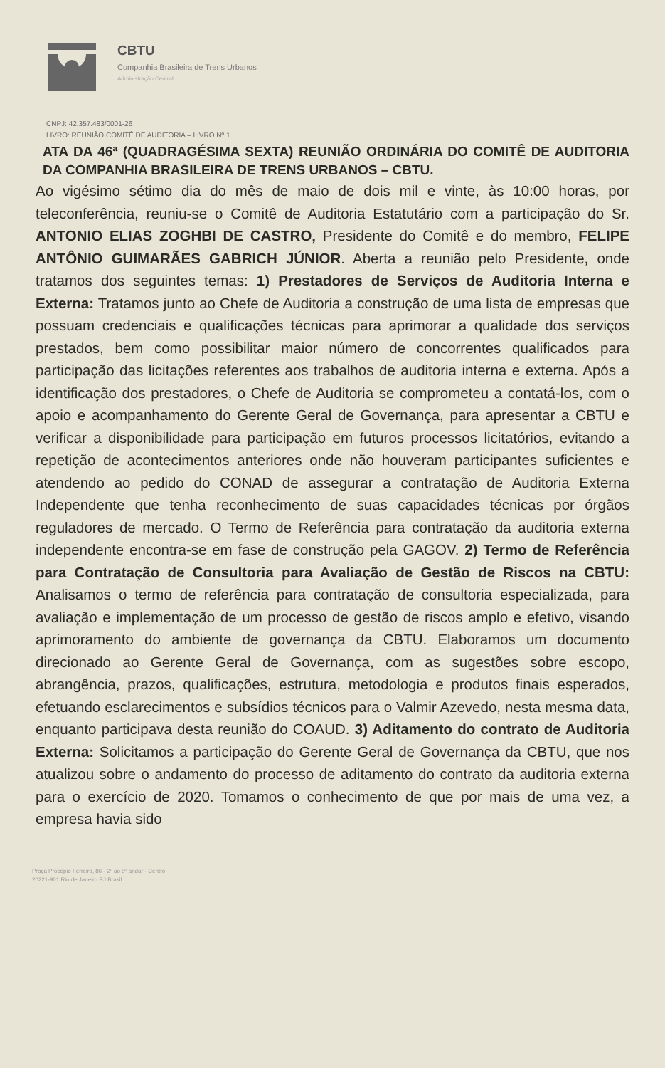CBTU
Companhia Brasileira de Trens Urbanos
Administração Central
CNPJ: 42.357.483/0001-26
LIVRO: REUNIÃO COMITÊ DE AUDITORIA – LIVRO Nº 1
ATA DA 46ª (QUADRAGÉSIMA SEXTA) REUNIÃO ORDINÁRIA DO COMITÊ DE AUDITORIA DA COMPANHIA BRASILEIRA DE TRENS URBANOS – CBTU.
Ao vigésimo sétimo dia do mês de maio de dois mil e vinte, às 10:00 horas, por teleconferência, reuniu-se o Comitê de Auditoria Estatutário com a participação do Sr. ANTONIO ELIAS ZOGHBI DE CASTRO, Presidente do Comitê e do membro, FELIPE ANTÔNIO GUIMARÃES GABRICH JÚNIOR. Aberta a reunião pelo Presidente, onde tratamos dos seguintes temas: 1) Prestadores de Serviços de Auditoria Interna e Externa: Tratamos junto ao Chefe de Auditoria a construção de uma lista de empresas que possuam credenciais e qualificações técnicas para aprimorar a qualidade dos serviços prestados, bem como possibilitar maior número de concorrentes qualificados para participação das licitações referentes aos trabalhos de auditoria interna e externa. Após a identificação dos prestadores, o Chefe de Auditoria se comprometeu a contatá-los, com o apoio e acompanhamento do Gerente Geral de Governança, para apresentar a CBTU e verificar a disponibilidade para participação em futuros processos licitatórios, evitando a repetição de acontecimentos anteriores onde não houveram participantes suficientes e atendendo ao pedido do CONAD de assegurar a contratação de Auditoria Externa Independente que tenha reconhecimento de suas capacidades técnicas por órgãos reguladores de mercado. O Termo de Referência para contratação da auditoria externa independente encontra-se em fase de construção pela GAGOV. 2) Termo de Referência para Contratação de Consultoria para Avaliação de Gestão de Riscos na CBTU: Analisamos o termo de referência para contratação de consultoria especializada, para avaliação e implementação de um processo de gestão de riscos amplo e efetivo, visando aprimoramento do ambiente de governança da CBTU. Elaboramos um documento direcionado ao Gerente Geral de Governança, com as sugestões sobre escopo, abrangência, prazos, qualificações, estrutura, metodologia e produtos finais esperados, efetuando esclarecimentos e subsídios técnicos para o Valmir Azevedo, nesta mesma data, enquanto participava desta reunião do COAUD. 3) Aditamento do contrato de Auditoria Externa: Solicitamos a participação do Gerente Geral de Governança da CBTU, que nos atualizou sobre o andamento do processo de aditamento do contrato da auditoria externa para o exercício de 2020. Tomamos o conhecimento de que por mais de uma vez, a empresa havia sido
Praça Procópio Ferreira, 86 - 2º ao 5º andar - Centro
20221-901 Rio de Janeiro RJ Brasil